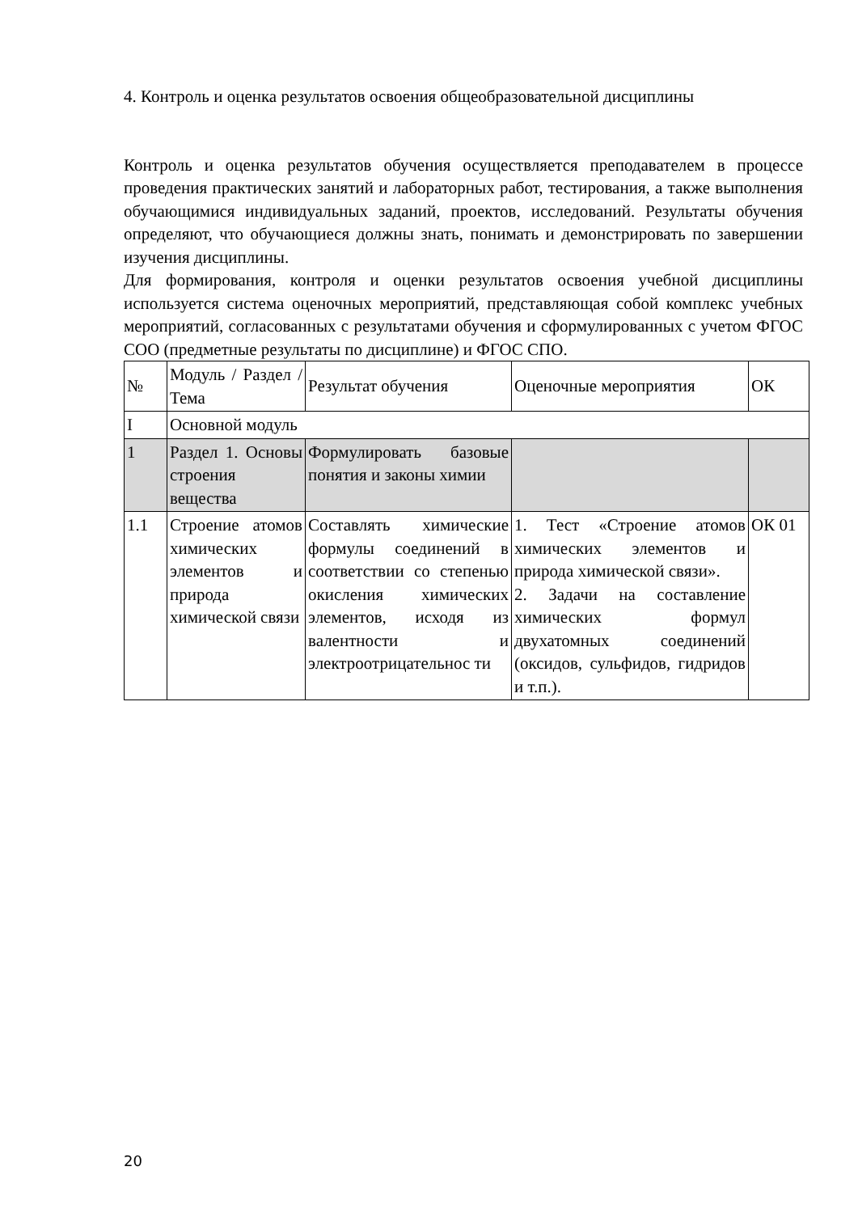4. Контроль и оценка результатов освоения общеобразовательной дисциплины
Контроль и оценка результатов обучения осуществляется преподавателем в процессе проведения практических занятий и лабораторных работ, тестирования, а также выполнения обучающимися индивидуальных заданий, проектов, исследований. Результаты обучения определяют, что обучающиеся должны знать, понимать и демонстрировать по завершении изучения дисциплины.
Для формирования, контроля и оценки результатов освоения учебной дисциплины используется система оценочных мероприятий, представляющая собой комплекс учебных мероприятий, согласованных с результатами обучения и сформулированных с учетом ФГОС СОО (предметные результаты по дисциплине) и ФГОС СПО.
| № | Модуль / Раздел / Тема | Результат обучения | Оценочные мероприятия | ОК |
| I | Основной модуль | | | |
| 1 | Раздел 1. Основы строения вещества | Формулировать базовые понятия и законы химии | | |
| 1.1 | Строение атомов химических элементов и природа химической связи | Составлять химические формулы соединений в соответствии со степенью окисления химических элементов, исходя из валентности и электроотрицательнос ти | 1. Тест «Строение атомов химических элементов и природа химической связи». 2. Задачи на составление химических формул двухатомных соединений (оксидов, сульфидов, гидридов и т.п.). | ОК 01 |
20